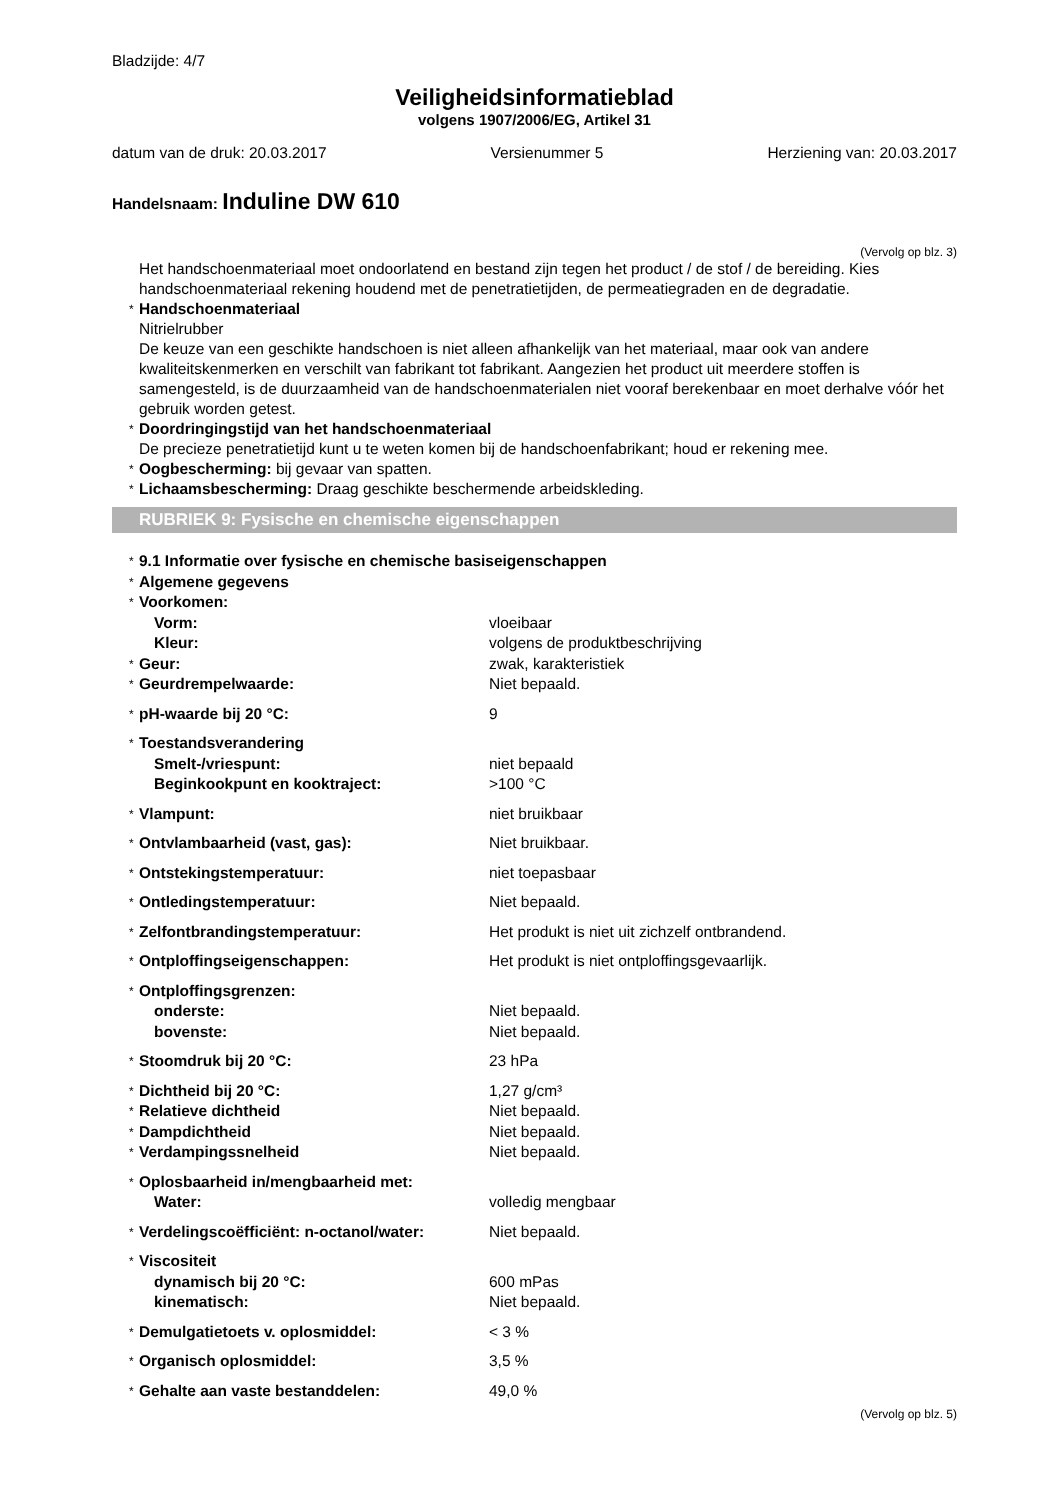Bladzijde: 4/7
Veiligheidsinformatieblad
volgens 1907/2006/EG, Artikel 31
datum van de druk: 20.03.2017 Versienummer 5 Herziening van: 20.03.2017
Handelsnaam: Induline DW 610
(Vervolg op blz. 3)
Het handschoenmateriaal moet ondoorlatend en bestand zijn tegen het product / de stof / de bereiding. Kies handschoenmateriaal rekening houdend met de penetratietijden, de permeatiegraden en de degradatie.
* Handschoenmateriaal
Nitrielrubber
De keuze van een geschikte handschoen is niet alleen afhankelijk van het materiaal, maar ook van andere kwaliteitskenmerken en verschilt van fabrikant tot fabrikant. Aangezien het product uit meerdere stoffen is samengesteld, is de duurzaamheid van de handschoenmaterialen niet vooraf berekenbaar en moet derhalve vóór het gebruik worden getest.
* Doordringingstijd van het handschoenmateriaal
De precieze penetratietijd kunt u te weten komen bij de handschoenfabrikant; houd er rekening mee.
* Oogbescherming: bij gevaar van spatten.
* Lichaamsbescherming: Draag geschikte beschermende arbeidskleding.
RUBRIEK 9: Fysische en chemische eigenschappen
| * 9.1 Informatie over fysische en chemische basiseigenschappen | |
| * Algemene gegevens | |
| * Voorkomen: | |
| Vorm: | vloeibaar |
| Kleur: | volgens de produktbeschrijving |
| * Geur: | zwak, karakteristiek |
| * Geurdrempelwaarde: | Niet bepaald. |
| * pH-waarde bij 20 °C: | 9 |
| * Toestandsverandering | |
| Smelt-/vriespunt: | niet bepaald |
| Beginkookpunt en kooktraject: | >100 °C |
| * Vlampunt: | niet bruikbaar |
| * Ontvlambaarheid (vast, gas): | Niet bruikbaar. |
| * Ontstekingstemperatuur: | niet toepasbaar |
| * Ontledingstemperatuur: | Niet bepaald. |
| * Zelfontbrandingstemperatuur: | Het produkt is niet uit zichzelf ontbrandend. |
| * Ontploffingseigenschappen: | Het produkt is niet ontploffingsgevaarlijk. |
| * Ontploffingsgrenzen: | |
| onderste: | Niet bepaald. |
| bovenste: | Niet bepaald. |
| * Stoomdruk bij 20 °C: | 23 hPa |
| * Dichtheid bij 20 °C: | 1,27 g/cm³ |
| * Relatieve dichtheid | Niet bepaald. |
| * Dampdichtheid | Niet bepaald. |
| * Verdampingssnelheid | Niet bepaald. |
| * Oplosbaarheid in/mengbaarheid met: | |
| Water: | volledig mengbaar |
| * Verdelingscoëfficiënt: n-octanol/water: | Niet bepaald. |
| * Viscositeit | |
| dynamisch bij 20 °C: | 600 mPas |
| kinematisch: | Niet bepaald. |
| * Demulgatietoets v. oplosmiddel: | < 3 % |
| * Organisch oplosmiddel: | 3,5 % |
| * Gehalte aan vaste bestanddelen: | 49,0 % |
(Vervolg op blz. 5)